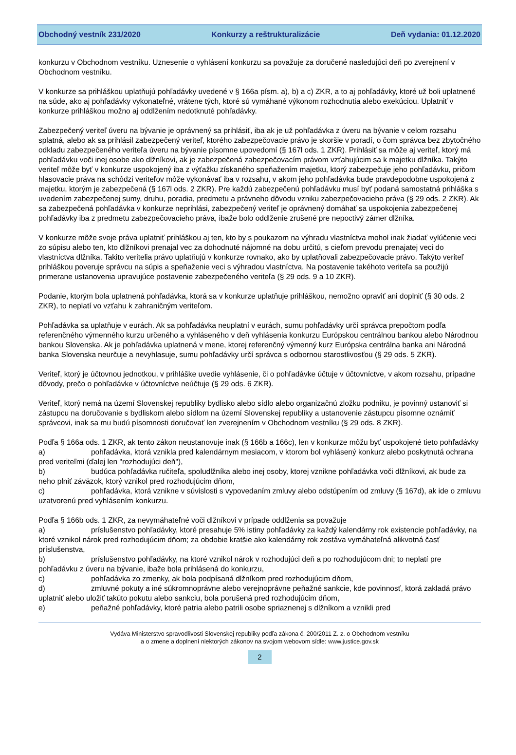Obchodný vestník 231/2020 Konkurzy a reštrukturalizácie Deň vydania: 01.12.2020
konkurzu v Obchodnom vestníku. Uznesenie o vyhlásení konkurzu sa považuje za doručené nasledujúci deň po zverejnení v Obchodnom vestníku.
V konkurze sa prihláškou uplatňujú pohľadávky uvedené v § 166a písm. a), b) a c) ZKR, a to aj pohľadávky, ktoré už boli uplatnené na súde, ako aj pohľadávky vykonateľné, vrátene tých, ktoré sú vymáhané výkonom rozhodnutia alebo exekúciou. Uplatniť v konkurze prihláškou možno aj oddlžením nedotknuté pohľadávky.
Zabezpečený veriteľ úveru na bývanie je oprávnený sa prihlásiť, iba ak je už pohľadávka z úveru na bývanie v celom rozsahu splatná, alebo ak sa prihlásil zabezpečený veriteľ, ktorého zabezpečovacie právo je skoršie v poradí, o čom správca bez zbytočného odkladu zabezpečeného veriteľa úveru na bývanie písomne upovedomí (§ 167l ods. 1 ZKR). Prihlásiť sa môže aj veriteľ, ktorý má pohľadávku voči inej osobe ako dlžníkovi, ak je zabezpečená zabezpečovacím právom vzťahujúcim sa k majetku dlžníka. Takýto veriteľ môže byť v konkurze uspokojený iba z výťažku získaného speňažením majetku, ktorý zabezpečuje jeho pohľadávku, pričom hlasovacie práva na schôdzi veriteľov môže vykonávať iba v rozsahu, v akom jeho pohľadávka bude pravdepodobne uspokojená z majetku, ktorým je zabezpečená (§ 167l ods. 2 ZKR). Pre každú zabezpečenú pohľadávku musí byť podaná samostatná prihláška s uvedením zabezpečenej sumy, druhu, poradia, predmetu a právneho dôvodu vzniku zabezpečovacieho práva (§ 29 ods. 2 ZKR). Ak sa zabezpečená pohľadávka v konkurze neprihlási, zabezpečený veriteľ je oprávnený domáhať sa uspokojenia zabezpečenej pohľadávky iba z predmetu zabezpečovacieho práva, ibaže bolo oddlženie zrušené pre nepoctivý zámer dlžníka.
V konkurze môže svoje práva uplatniť prihláškou aj ten, kto by s poukazom na výhradu vlastníctva mohol inak žiadať vylúčenie veci zo súpisu alebo ten, kto dlžníkovi prenajal vec za dohodnuté nájomné na dobu určitú, s cieľom prevodu prenajatej veci do vlastníctva dlžníka. Takito veritelia právo uplatňujú v konkurze rovnako, ako by uplatňovali zabezpečovacie právo. Takýto veriteľ prihláškou poveruje správcu na súpis a speňaženie veci s výhradou vlastníctva. Na postavenie takéhoto veriteľa sa použijú primerane ustanovenia upravujúce postavenie zabezpečeného veriteľa (§ 29 ods. 9 a 10 ZKR).
Podanie, ktorým bola uplatnená pohľadávka, ktorá sa v konkurze uplatňuje prihláškou, nemožno opraviť ani doplniť (§ 30 ods. 2 ZKR), to neplatí vo vzťahu k zahraničným veriteľom.
Pohľadávka sa uplatňuje v eurách. Ak sa pohľadávka neuplatní v eurách, sumu pohľadávky určí správca prepočtom podľa referenčného výmenného kurzu určeného a vyhláseného v deň vyhlásenia konkurzu Európskou centrálnou bankou alebo Národnou bankou Slovenska. Ak je pohľadávka uplatnená v mene, ktorej referenčný výmenný kurz Európska centrálna banka ani Národná banka Slovenska neurčuje a nevyhlasuje, sumu pohľadávky určí správca s odbornou starostlivosťou (§ 29 ods. 5 ZKR).
Veriteľ, ktorý je účtovnou jednotkou, v prihláške uvedie vyhlásenie, či o pohľadávke účtuje v účtovníctve, v akom rozsahu, prípadne dôvody, prečo o pohľadávke v účtovníctve neúčtuje (§ 29 ods. 6 ZKR).
Veriteľ, ktorý nemá na území Slovenskej republiky bydlisko alebo sídlo alebo organizačnú zložku podniku, je povinný ustanoviť si zástupcu na doručovanie s bydliskom alebo sídlom na území Slovenskej republiky a ustanovenie zástupcu písomne oznámiť správcovi, inak sa mu budú písomnosti doručovať len zverejnením v Obchodnom vestníku (§ 29 ods. 8 ZKR).
Podľa § 166a ods. 1 ZKR, ak tento zákon neustanovuje inak (§ 166b a 166c), len v konkurze môžu byť uspokojené tieto pohľadávky
a) pohľadávka, ktorá vznikla pred kalendárnym mesiacom, v ktorom bol vyhlásený konkurz alebo poskytnutá ochrana pred veriteľmi (ďalej len "rozhodujúci deň"),
b) budúca pohľadávka ručiteľa, spoludlžníka alebo inej osoby, ktorej vznikne pohľadávka voči dlžníkovi, ak bude za neho plniť záväzok, ktorý vznikol pred rozhodujúcim dňom,
c) pohľadávka, ktorá vznikne v súvislosti s vypovedaním zmluvy alebo odstúpením od zmluvy (§ 167d), ak ide o zmluvu uzatvorenú pred vyhlásením konkurzu.
Podľa § 166b ods. 1 ZKR, za nevymáhateľné voči dlžníkovi v prípade oddlženia sa považuje
a) príslušenstvo pohľadávky, ktoré presahuje 5% istiny pohľadávky za každý kalendárny rok existencie pohľadávky, na ktoré vznikol nárok pred rozhodujúcim dňom; za obdobie kratšie ako kalendárny rok zostáva vymáhateľná alikvotná časť príslušenstva,
b) príslušenstvo pohľadávky, na ktoré vznikol nárok v rozhodujúci deň a po rozhodujúcom dni; to neplatí pre pohľadávku z úveru na bývanie, ibaže bola prihlásená do konkurzu,
c) pohľadávka zo zmenky, ak bola podpísaná dlžníkom pred rozhodujúcim dňom,
d) zmluvné pokuty a iné súkromnoprávne alebo verejnoprávne peňažné sankcie, kde povinnosť, ktorá zakladá právo uplatniť alebo uložiť takúto pokutu alebo sankciu, bola porušená pred rozhodujúcim dňom,
e) peňažné pohľadávky, ktoré patria alebo patrili osobe spriaznenej s dlžníkom a vznikli pred
Vydáva Ministerstvo spravodlivosti Slovenskej republiky podľa zákona č. 200/2011 Z. z. o Obchodnom vestníku
a o zmene a doplnení niektorých zákonov na svojom webovom sídle: www.justice.gov.sk
2